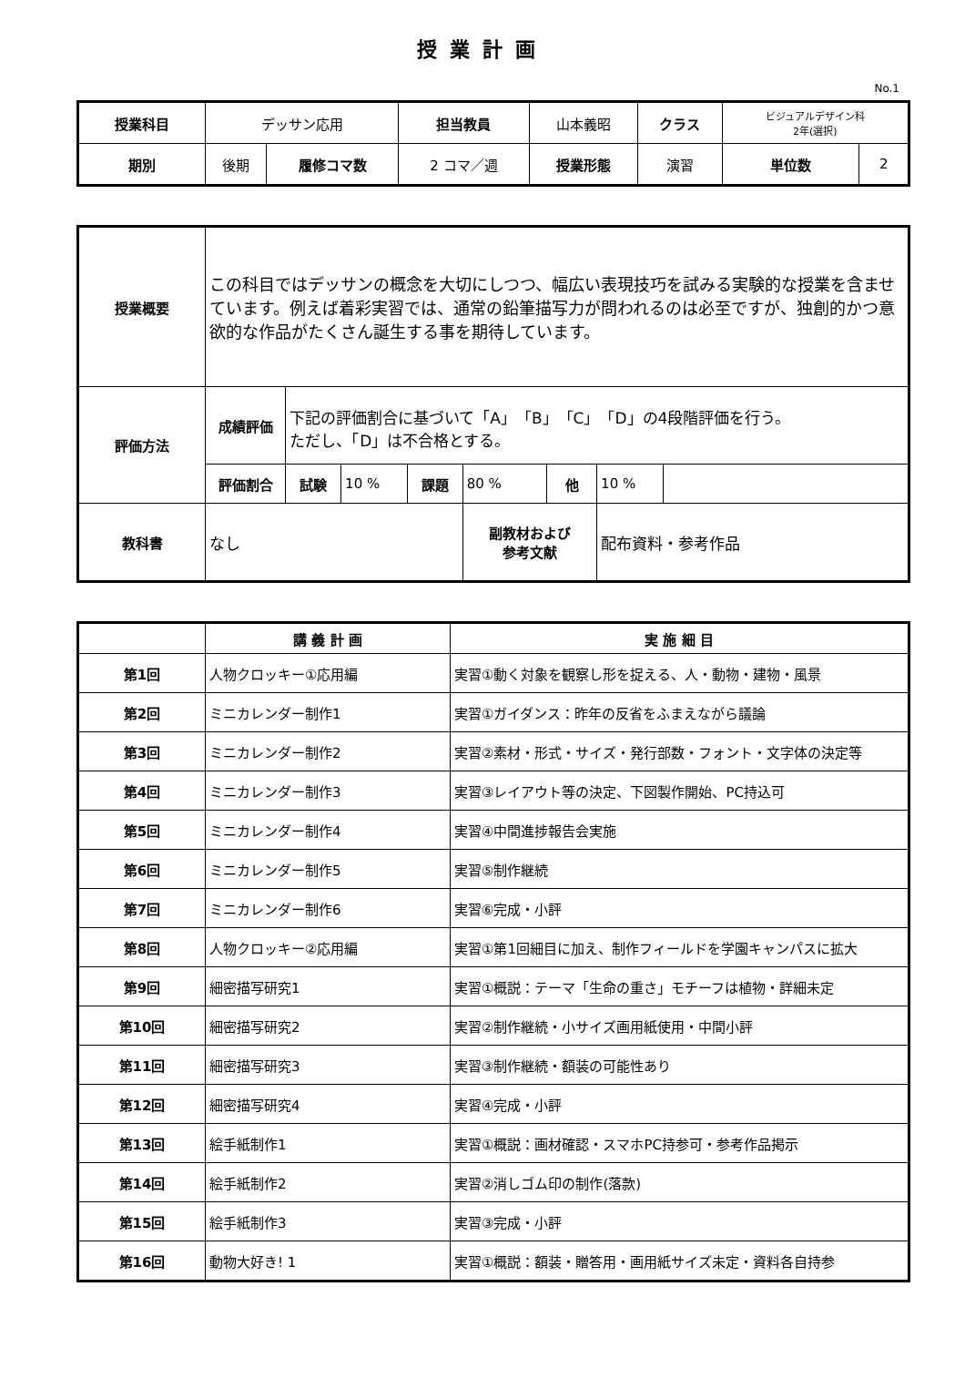授業計画
No.1
| 授業科目 | デッサン応用 | | 担当教員 | 山本義昭 | クラス | ビジュアルデザイン科 2年(選択) | |
| 期別 | 後期 | 履修コマ数 | 2 コマ／週 | 授業形態 | 演習 | 単位数 | 2 |
| 授業概要 | この科目ではデッサンの概念を大切にしつつ、幅広い表現技巧を試みる実験的な授業を含ませています。例えば着彩実習では、通常の鉛筆描写力が問われるのは必至ですが、独創的かつ意欲的な作品がたくさん誕生する事を期待しています。 | | | | | | | |
| 評価方法 | 成績評価 | 下記の評価割合に基づいて「A」「B」「C」「D」の4段階評価を行う。 ただし、「D」は不合格とする。 | | | | | | |
| | 評価割合 | 試験 | 10 % | 課題 | 80 % | 他 | 10 % | |
| 教科書 | なし | | | | 副教材および 参考文献 | | 配布資料・参考作品 | |
| | 講 義 計 画 | 実 施 細 目 |
| --- | --- | --- |
| 第1回 | 人物クロッキー①応用編 | 実習①動く対象を観察し形を捉える、人・動物・建物・風景 |
| 第2回 | ミニカレンダー制作1 | 実習①ガイダンス：昨年の反省をふまえながら議論 |
| 第3回 | ミニカレンダー制作2 | 実習②素材・形式・サイズ・発行部数・フォント・文字体の決定等 |
| 第4回 | ミニカレンダー制作3 | 実習③レイアウト等の決定、下図製作開始、PC持込可 |
| 第5回 | ミニカレンダー制作4 | 実習④中間進捗報告会実施 |
| 第6回 | ミニカレンダー制作5 | 実習⑤制作継続 |
| 第7回 | ミニカレンダー制作6 | 実習⑥完成・小評 |
| 第8回 | 人物クロッキー②応用編 | 実習①第1回細目に加え、制作フィールドを学園キャンパスに拡大 |
| 第9回 | 細密描写研究1 | 実習①概説：テーマ「生命の重さ」モチーフは植物・詳細未定 |
| 第10回 | 細密描写研究2 | 実習②制作継続・小サイズ画用紙使用・中間小評 |
| 第11回 | 細密描写研究3 | 実習③制作継続・額装の可能性あり |
| 第12回 | 細密描写研究4 | 実習④完成・小評 |
| 第13回 | 絵手紙制作1 | 実習①概説：画材確認・スマホPC持参可・参考作品掲示 |
| 第14回 | 絵手紙制作2 | 実習②消しゴム印の制作(落款) |
| 第15回 | 絵手紙制作3 | 実習③完成・小評 |
| 第16回 | 動物大好き! 1 | 実習①概説：額装・贈答用・画用紙サイズ未定・資料各自持参 |